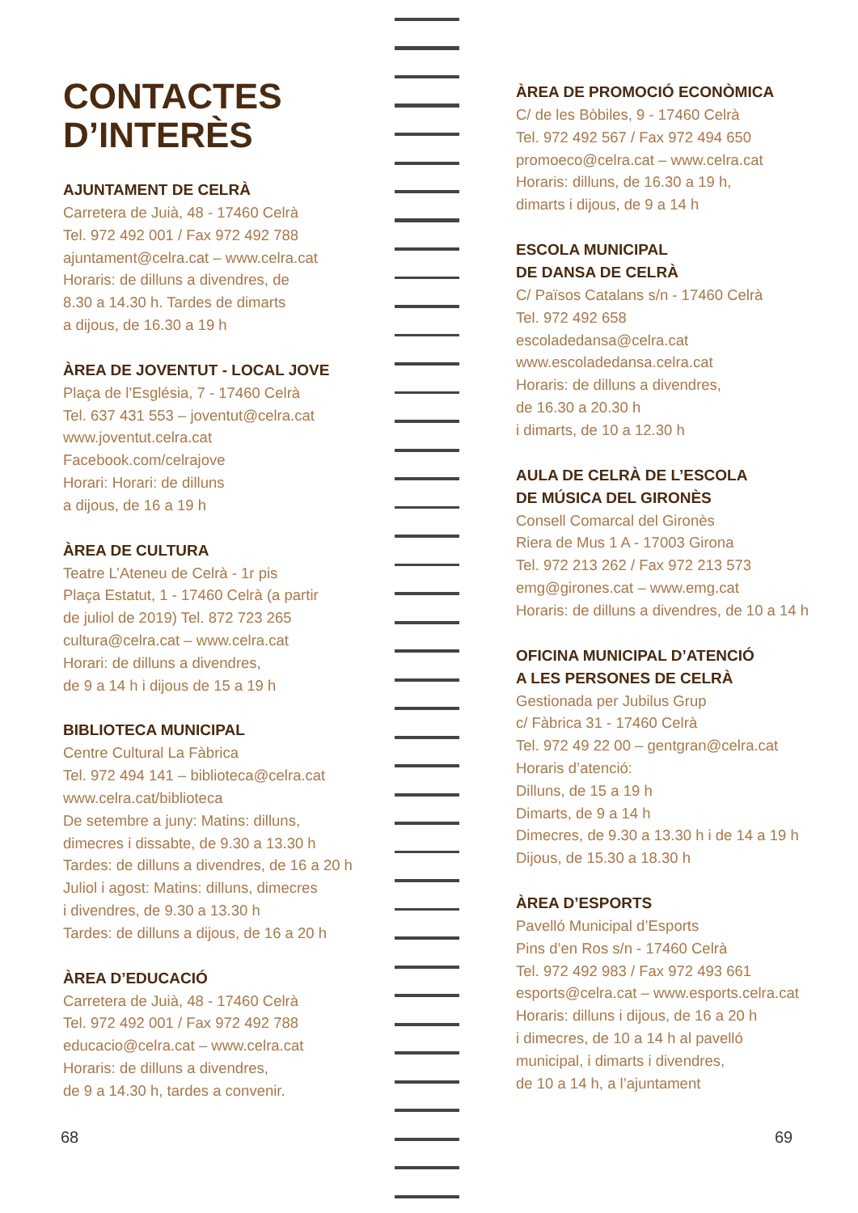CONTACTES
D’INTERÈS
AJUNTAMENT DE CELRÀ
Carretera de Juià, 48 - 17460 Celrà
Tel. 972 492 001 / Fax 972 492 788
ajuntament@celra.cat – www.celra.cat
Horaris: de dilluns a divendres, de
8.30 a 14.30 h. Tardes de dimarts
a dijous, de 16.30 a 19 h
ÀREA DE JOVENTUT - LOCAL JOVE
Plaça de l’Església, 7 - 17460 Celrà
Tel. 637 431 553 – joventut@celra.cat
www.joventut.celra.cat
Facebook.com/celrajove
Horari: Horari: de dilluns
a dijous, de 16 a 19 h
ÀREA DE CULTURA
Teatre L’Ateneu de Celrà - 1r pis
Plaça Estatut, 1 - 17460 Celrà (a partir
de juliol de 2019) Tel. 872 723 265
cultura@celra.cat – www.celra.cat
Horari: de dilluns a divendres,
de 9 a 14 h i dijous de 15 a 19 h
BIBLIOTECA MUNICIPAL
Centre Cultural La Fàbrica
Tel. 972 494 141 – biblioteca@celra.cat
www.celra.cat/biblioteca
De setembre a juny: Matins: dilluns,
dimecres i dissabte, de 9.30 a 13.30 h
Tardes: de dilluns a divendres, de 16 a 20 h
Juliol i agost: Matins: dilluns, dimecres
i divendres, de 9.30 a 13.30 h
Tardes: de dilluns a dijous, de 16 a 20 h
ÀREA D’EDUCACIÓ
Carretera de Juià, 48 - 17460 Celrà
Tel. 972 492 001 / Fax 972 492 788
educacio@celra.cat – www.celra.cat
Horaris: de dilluns a divendres,
de 9 a 14.30 h, tardes a convenir.
ÀREA DE PROMOCIÓ ECONÒMICA
C/ de les Bòbiles, 9 - 17460 Celrà
Tel. 972 492 567 / Fax 972 494 650
promoeco@celra.cat – www.celra.cat
Horaris: dilluns, de 16.30 a 19 h,
dimarts i dijous, de 9 a 14 h
ESCOLA MUNICIPAL
DE DANSA DE CELRÀ
C/ Països Catalans s/n - 17460 Celrà
Tel. 972 492 658
escoladedansa@celra.cat
www.escoladedansa.celra.cat
Horaris: de dilluns a divendres,
de 16.30 a 20.30 h
i dimarts, de 10 a 12.30 h
AULA DE CELRÀ DE L’ESCOLA
DE MÚSICA DEL GIRONÈS
Consell Comarcal del Gironès
Riera de Mus 1 A - 17003 Girona
Tel. 972 213 262 / Fax 972 213 573
emg@girones.cat – www.emg.cat
Horaris: de dilluns a divendres, de 10 a 14 h
OFICINA MUNICIPAL D’ATENCIÓ
A LES PERSONES DE CELRÀ
Gestionada per Jubilus Grup
c/ Fàbrica 31 - 17460 Celrà
Tel. 972 49 22 00 – gentgran@celra.cat
Horaris d’atenció:
Dilluns, de 15 a 19 h
Dimarts, de 9 a 14 h
Dimecres, de 9.30 a 13.30 h i de 14 a 19 h
Dijous, de 15.30 a 18.30 h
ÀREA D’ESPORTS
Pavelló Municipal d’Esports
Pins d’en Ros s/n - 17460 Celrà
Tel. 972 492 983 / Fax 972 493 661
esports@celra.cat – www.esports.celra.cat
Horaris: dilluns i dijous, de 16 a 20 h
i dimecres, de 10 a 14 h al pavelló
municipal, i dimarts i divendres,
de 10 a 14 h, a l’ajuntament
68 69